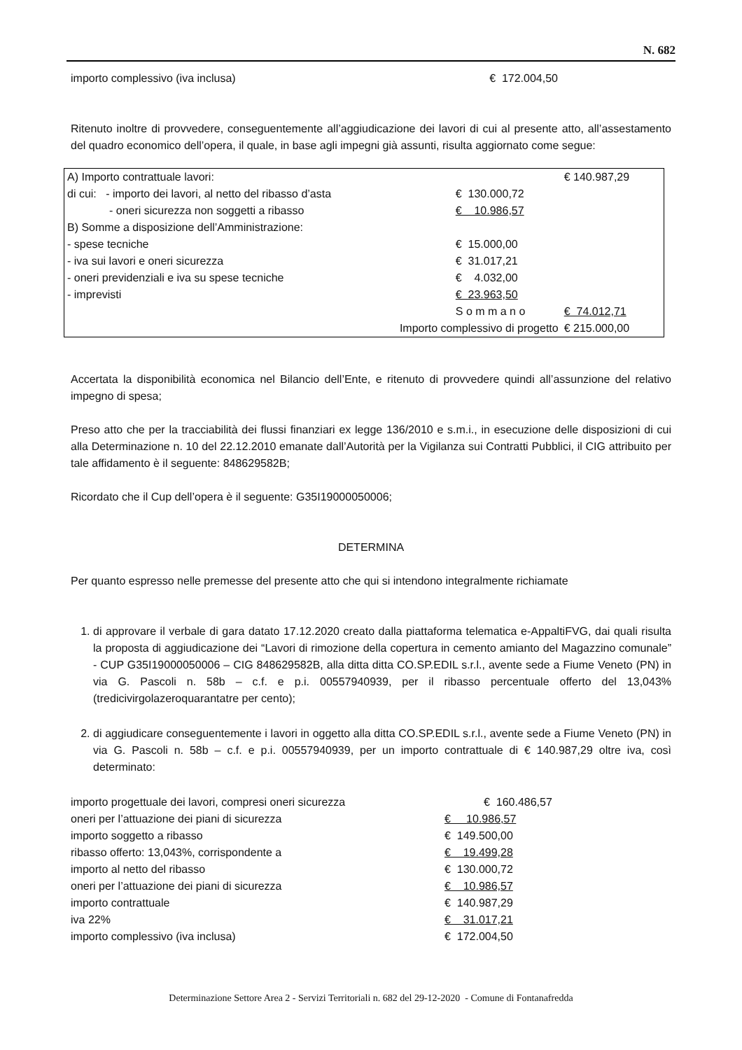N. 682
| importo complessivo (iva inclusa) | € 172.004,50 |
Ritenuto inoltre di provvedere, conseguentemente all’aggiudicazione dei lavori di cui al presente atto, all’assestamento del quadro economico dell’opera, il quale, in base agli impegni già assunti, risulta aggiornato come segue:
| A) Importo contrattuale lavori: | | € 140.987,29 |
| di cui: - importo dei lavori, al netto del ribasso d’asta | € 130.000,72 | |
| - oneri sicurezza non soggetti a ribasso | € 10.986,57 | |
| B) Somme a disposizione dell’Amministrazione: | | |
| - spese tecniche | € 15.000,00 | |
| - iva sui lavori e oneri sicurezza | € 31.017,21 | |
| - oneri previdenziali e iva su spese tecniche | € 4.032,00 | |
| - imprevisti | € 23.963,50 | |
| | S o m m a n o | € 74.012,71 |
| Importo complessivo di progetto | | € 215.000,00 |
Accertata la disponibilità economica nel Bilancio dell’Ente, e ritenuto di provvedere quindi all’assunzione del relativo impegno di spesa;
Preso atto che per la tracciabilità dei flussi finanziari ex legge 136/2010 e s.m.i., in esecuzione delle disposizioni di cui alla Determinazione n. 10 del 22.12.2010 emanate dall’Autorità per la Vigilanza sui Contratti Pubblici, il CIG attribuito per tale affidamento è il seguente: 848629582B;
Ricordato che il Cup dell’opera è il seguente: G35I19000050006;
DETERMINA
Per quanto espresso nelle premesse del presente atto che qui si intendono integralmente richiamate
1. di approvare il verbale di gara datato 17.12.2020 creato dalla piattaforma telematica e-AppaltiFVG, dai quali risulta la proposta di aggiudicazione dei “Lavori di rimozione della copertura in cemento amianto del Magazzino comunale” - CUP G35I19000050006 – CIG 848629582B, alla ditta ditta CO.SP.EDIL s.r.l., avente sede a Fiume Veneto (PN) in via G. Pascoli n. 58b – c.f. e p.i. 00557940939, per il ribasso percentuale offerto del 13,043% (tredicivirgolazeroquarantatre per cento);
2. di aggiudicare conseguentemente i lavori in oggetto alla ditta CO.SP.EDIL s.r.l., avente sede a Fiume Veneto (PN) in via G. Pascoli n. 58b – c.f. e p.i. 00557940939, per un importo contrattuale di € 140.987,29 oltre iva, così determinato:
| importo progettuale dei lavori, compresi oneri sicurezza | € 160.486,57 |
| oneri per l’attuazione dei piani di sicurezza | € 10.986,57 |
| importo soggetto a ribasso | € 149.500,00 |
| ribasso offerto: 13,043%, corrispondente a | € 19.499,28 |
| importo al netto del ribasso | € 130.000,72 |
| oneri per l’attuazione dei piani di sicurezza | € 10.986,57 |
| importo contrattuale | € 140.987,29 |
| iva 22% | € 31.017,21 |
| importo complessivo (iva inclusa) | € 172.004,50 |
Determinazione Settore Area 2 - Servizi Territoriali n. 682 del 29-12-2020 - Comune di Fontanafredda